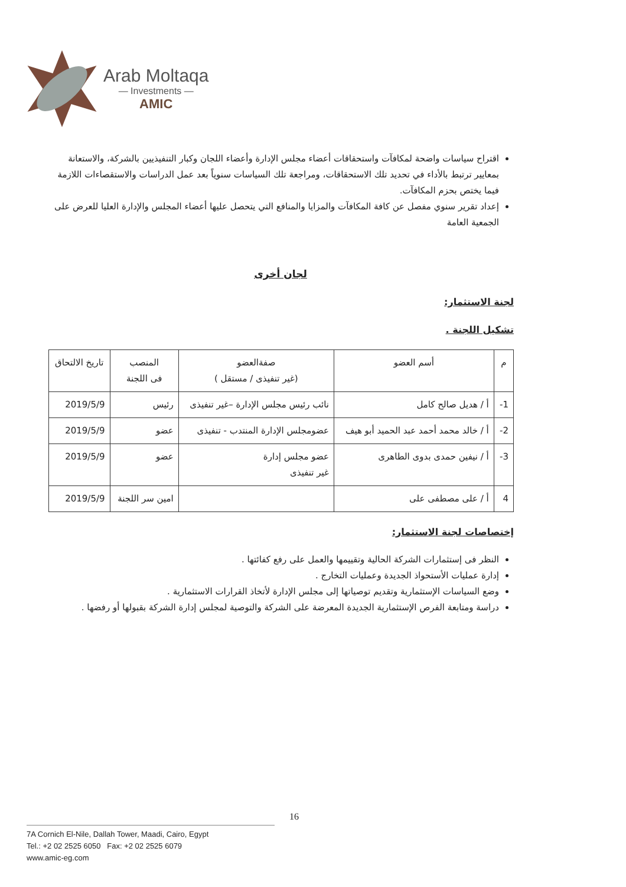Arab Moltaqa
— Investments —
AMIC
اقتراح سياسات واضحة لمكافآت واستحقاقات أعضاء مجلس الإدارة وأعضاء اللجان وكبار التنفيذيين بالشركة، والاستعانة بمعايير ترتبط بالأداء في تحديد تلك الاستحقاقات، ومراجعة تلك السياسات سنوياً بعد عمل الدراسات والاستقصاءات اللازمة فيما يختص بحزم المكافآت.
إعداد تقرير سنوي مفصل عن كافة المكافآت والمزايا والمنافع التي يتحصل عليها أعضاء المجلس والإدارة العليا للعرض على الجمعية العامة
لجان أخرى
لجنة الاستثمار:
تشكيل اللجنة .
| م | أسم العضو | صفةالعضو (غير تنفيذى / مستقل ) | المنصب فى اللجنة | تاريخ الالتحاق |
| --- | --- | --- | --- | --- |
| 1- | أ / هديل صالح كامل | نائب رئيس مجلس الإدارة –غير تنفيذى | رئيس | 2019/5/9 |
| 2- | أ / خالد محمد أحمد عبد الحميد أبو هيف | عضومجلس الإدارة المنتدب - تنفيذى | عضو | 2019/5/9 |
| 3- | أ / نيفين حمدى بدوى الطاهرى | عضو مجلس إدارة غير تنفيذى | عضو | 2019/5/9 |
| 4 | أ / على مصطفى على | | امين سر اللجنة | 2019/5/9 |
إختصاصات لجنة الاستثمار:
النظر فى إستثمارات الشركة الحالية وتقييمها والعمل على رفع كفائتها .
إدارة عمليات الأستحواذ الجديدة وعمليات التخارج .
وضع السياسات الإستثمارية وتقديم توصياتها إلى مجلس الإدارة لأتخاذ القرارات الاستثمارية .
دراسة ومتابعة الفرص الإستثمارية الجديدة المعرضة على الشركة والتوصية لمجلس إدارة الشركة بقبولها أو رفضها .
16
7A Cornich El-Nile, Dallah Tower, Maadi, Cairo, Egypt
Tel.: +2 02 2525 6050 Fax: +2 02 2525 6079
www.amic-eg.com